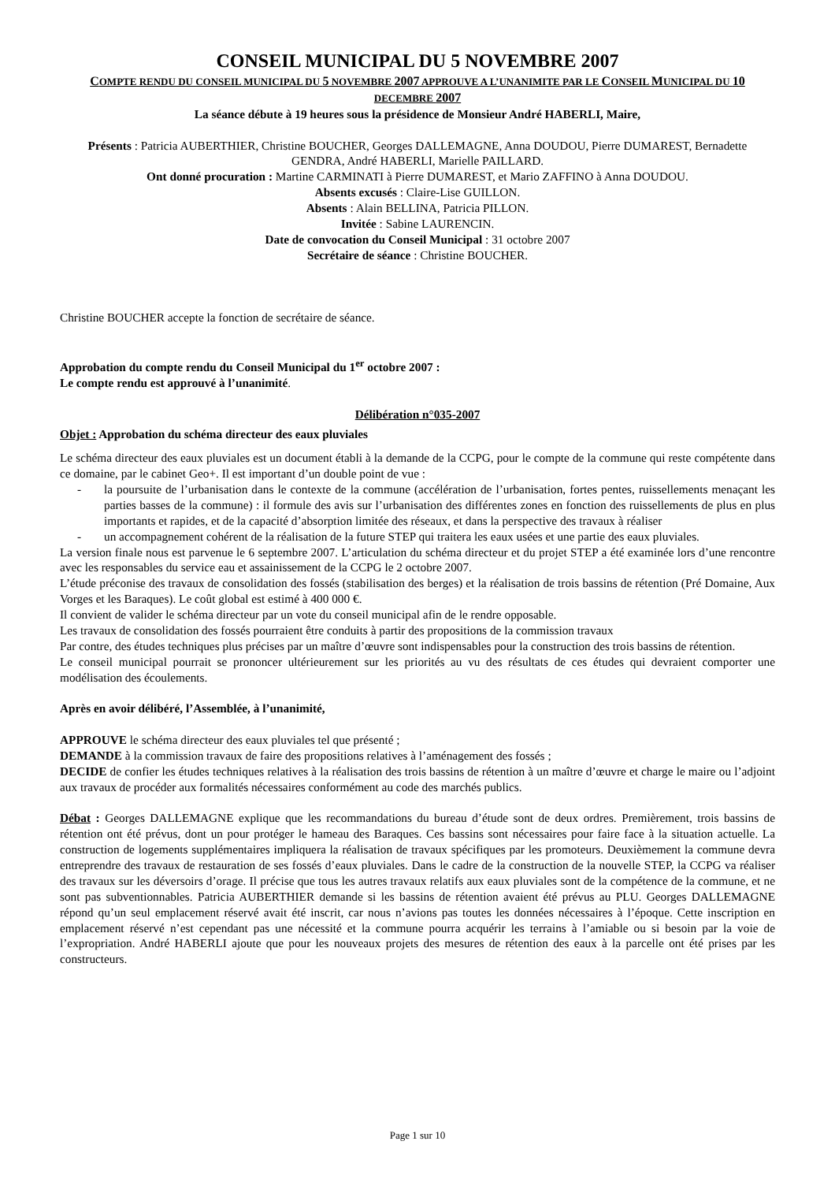CONSEIL MUNICIPAL DU 5 NOVEMBRE 2007
COMPTE RENDU DU CONSEIL MUNICIPAL DU 5 NOVEMBRE 2007 APPROUVE A L’UNANIMITE PAR LE CONSEIL MUNICIPAL DU 10 DECEMBRE 2007
La séance débute à 19 heures sous la présidence de Monsieur André HABERLI, Maire,
Présents : Patricia AUBERTHIER, Christine BOUCHER, Georges DALLEMAGNE, Anna DOUDOU, Pierre DUMAREST, Bernadette GENDRA, André HABERLI, Marielle PAILLARD.
Ont donné procuration : Martine CARMINATI à Pierre DUMAREST, et Mario ZAFFINO à Anna DOUDOU.
Absents excusés : Claire-Lise GUILLON.
Absents : Alain BELLINA, Patricia PILLON.
Invitée : Sabine LAURENCIN.
Date de convocation du Conseil Municipal : 31 octobre 2007
Secrétaire de séance : Christine BOUCHER.
Christine BOUCHER accepte la fonction de secrétaire de séance.
Approbation du compte rendu du Conseil Municipal du 1<sup>er</sup> octobre 2007 :
Le compte rendu est approuvé à l’unanimité.
Délibération n°035-2007
Objet : Approbation du schéma directeur des eaux pluviales
Le schéma directeur des eaux pluviales est un document établi à la demande de la CCPG, pour le compte de la commune qui reste compétente dans ce domaine, par le cabinet Geo+. Il est important d’un double point de vue :
- la poursuite de l’urbanisation dans le contexte de la commune (accélération de l’urbanisation, fortes pentes, ruissellements menaçant les parties basses de la commune) : il formule des avis sur l’urbanisation des différentes zones en fonction des ruissellements de plus en plus importants et rapides, et de la capacité d’absorption limitée des réseaux, et dans la perspective des travaux à réaliser
- un accompagnement cohérent de la réalisation de la future STEP qui traitera les eaux usées et une partie des eaux pluviales.
La version finale nous est parvenue le 6 septembre 2007. L’articulation du schéma directeur et du projet STEP a été examinée lors d’une rencontre avec les responsables du service eau et assainissement de la CCPG le 2 octobre 2007.
L’étude préconise des travaux de consolidation des fossés (stabilisation des berges) et la réalisation de trois bassins de rétention (Pré Domaine, Aux Vorges et les Baraques). Le coût global est estimé à 400 000 €.
Il convient de valider le schéma directeur par un vote du conseil municipal afin de le rendre opposable.
Les travaux de consolidation des fossés pourraient être conduits à partir des propositions de la commission travaux
Par contre, des études techniques plus précises par un maître d’œuvre sont indispensables pour la construction des trois bassins de rétention.
Le conseil municipal pourrait se prononcer ultérieurement sur les priorités au vu des résultats de ces études qui devraient comporter une modélisation des écoulements.
Après en avoir délibéré, l’Assemblée, à l’unanimité,
APPROUVE le schéma directeur des eaux pluviales tel que présenté ;
DEMANDE à la commission travaux de faire des propositions relatives à l’aménagement des fossés ;
DECIDE de confier les études techniques relatives à la réalisation des trois bassins de rétention à un maître d’œuvre et charge le maire ou l’adjoint aux travaux de procéder aux formalités nécessaires conformément au code des marchés publics.
Débat : Georges DALLEMAGNE explique que les recommandations du bureau d’étude sont de deux ordres. Premièrement, trois bassins de rétention ont été prévus, dont un pour protéger le hameau des Baraques. Ces bassins sont nécessaires pour faire face à la situation actuelle. La construction de logements supplémentaires impliquera la réalisation de travaux spécifiques par les promoteurs. Deuxièmement la commune devra entreprendre des travaux de restauration de ses fossés d’eaux pluviales. Dans le cadre de la construction de la nouvelle STEP, la CCPG va réaliser des travaux sur les déversoirs d’orage. Il précise que tous les autres travaux relatifs aux eaux pluviales sont de la compétence de la commune, et ne sont pas subventionnables. Patricia AUBERTHIER demande si les bassins de rétention avaient été prévus au PLU. Georges DALLEMAGNE répond qu’un seul emplacement réservé avait été inscrit, car nous n’avions pas toutes les données nécessaires à l’époque. Cette inscription en emplacement réservé n’est cependant pas une nécessité et la commune pourra acquérir les terrains à l’amiable ou si besoin par la voie de l’expropriation. André HABERLI ajoute que pour les nouveaux projets des mesures de rétention des eaux à la parcelle ont été prises par les constructeurs.
Page 1 sur 10